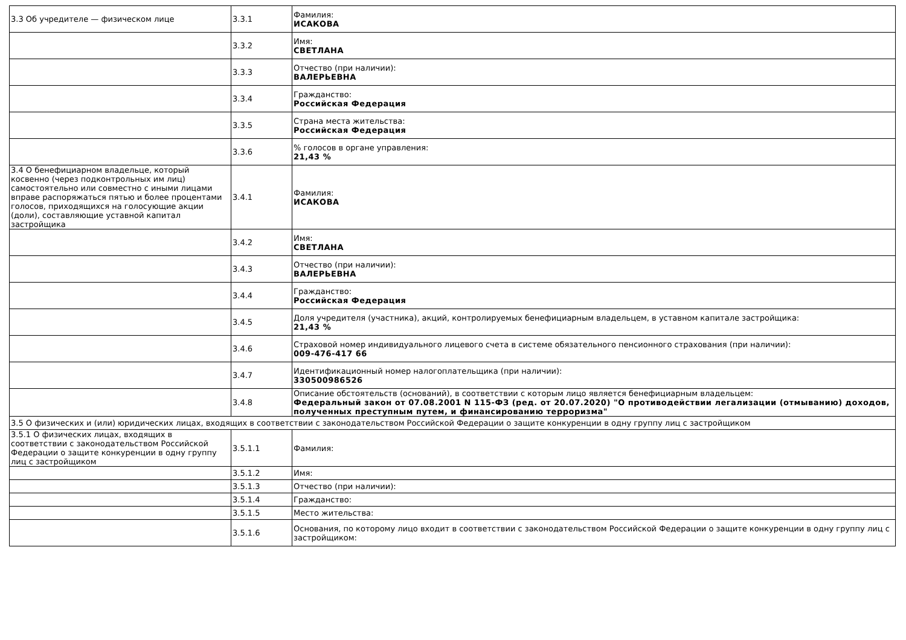| 3.3 Об учредителе — физическом лице | 3.3.1 | Фамилия: ИСАКОВА |
| | 3.3.2 | Имя: СВЕТЛАНА |
| | 3.3.3 | Отчество (при наличии): ВАЛЕРЬЕВНА |
| | 3.3.4 | Гражданство: Российская Федерация |
| | 3.3.5 | Страна места жительства: Российская Федерация |
| | 3.3.6 | % голосов в органе управления: 21,43 % |
| 3.4 О бенефициарном владельце, который косвенно (через подконтрольных им лиц) самостоятельно или совместно с иными лицами вправе распоряжаться пятью и более процентами голосов, приходящихся на голосующие акции (доли), составляющие уставной капитал застройщика | 3.4.1 | Фамилия: ИСАКОВА |
| | 3.4.2 | Имя: СВЕТЛАНА |
| | 3.4.3 | Отчество (при наличии): ВАЛЕРЬЕВНА |
| | 3.4.4 | Гражданство: Российская Федерация |
| | 3.4.5 | Доля учредителя (участника), акций, контролируемых бенефициарным владельцем, в уставном капитале застройщика: 21,43 % |
| | 3.4.6 | Страховой номер индивидуального лицевого счета в системе обязательного пенсионного страхования (при наличии): 009-476-417 66 |
| | 3.4.7 | Идентификационный номер налогоплательщика (при наличии): 330500986526 |
| | 3.4.8 | Описание обстоятельств (оснований), в соответствии с которым лицо является бенефициарным владельцем: Федеральный закон от 07.08.2001 N 115-ФЗ (ред. от 20.07.2020) "О противодействии легализации (отмыванию) доходов, полученных преступным путем, и финансированию терроризма" |
| 3.5 О физических и (или) юридических лицах, входящих в соответствии с законодательством Российской Федерации о защите конкуренции в одну группу лиц с застройщиком | | |
| 3.5.1 О физических лицах, входящих в соответствии с законодательством Российской Федерации о защите конкуренции в одну группу лиц с застройщиком | 3.5.1.1 | Фамилия: |
| | 3.5.1.2 | Имя: |
| | 3.5.1.3 | Отчество (при наличии): |
| | 3.5.1.4 | Гражданство: |
| | 3.5.1.5 | Место жительства: |
| | 3.5.1.6 | Основания, по которому лицо входит в соответствии с законодательством Российской Федерации о защите конкуренции в одну группу лиц с застройщиком: |